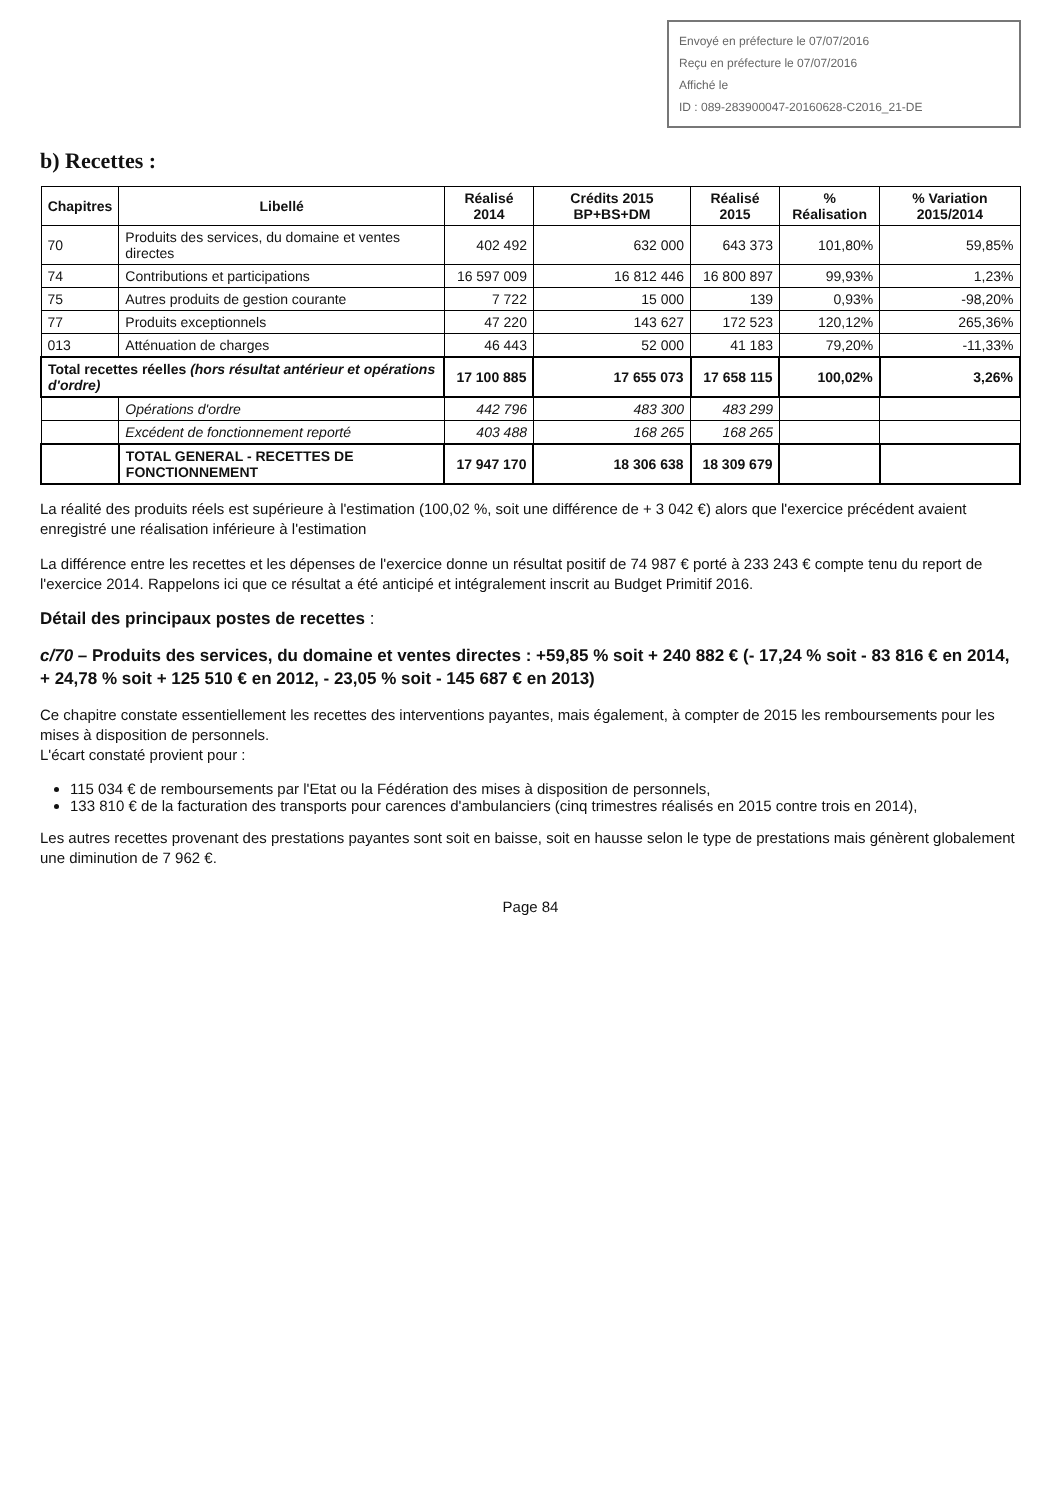Envoyé en préfecture le 07/07/2016
Reçu en préfecture le 07/07/2016
Affiché le
ID : 089-283900047-20160628-C2016_21-DE
b) Recettes :
| Chapitres | Libellé | Réalisé 2014 | Crédits 2015 BP+BS+DM | Réalisé 2015 | % Réalisation | % Variation 2015/2014 |
| --- | --- | --- | --- | --- | --- | --- |
| 70 | Produits des services, du domaine et ventes directes | 402 492 | 632 000 | 643 373 | 101,80% | 59,85% |
| 74 | Contributions et participations | 16 597 009 | 16 812 446 | 16 800 897 | 99,93% | 1,23% |
| 75 | Autres produits de gestion courante | 7 722 | 15 000 | 139 | 0,93% | -98,20% |
| 77 | Produits exceptionnels | 47 220 | 143 627 | 172 523 | 120,12% | 265,36% |
| 013 | Atténuation de charges | 46 443 | 52 000 | 41 183 | 79,20% | -11,33% |
| Total recettes réelles (hors résultat antérieur et opérations d'ordre) | | 17 100 885 | 17 655 073 | 17 658 115 | 100,02% | 3,26% |
| | Opérations d'ordre | 442 796 | 483 300 | 483 299 | | |
| | Excédent de fonctionnement reporté | 403 488 | 168 265 | 168 265 | | |
| | TOTAL GENERAL - RECETTES DE FONCTIONNEMENT | 17 947 170 | 18 306 638 | 18 309 679 | | |
La réalité des produits réels est supérieure à l'estimation (100,02 %, soit une différence de + 3 042 €) alors que l'exercice précédent avaient enregistré une réalisation inférieure à l'estimation
La différence entre les recettes et les dépenses de l'exercice donne un résultat positif de 74 987 € porté à 233 243 € compte tenu du report de l'exercice 2014. Rappelons ici que ce résultat a été anticipé et intégralement inscrit au Budget Primitif 2016.
Détail des principaux postes de recettes :
c/70 – Produits des services, du domaine et ventes directes : +59,85 % soit + 240 882 € (- 17,24 % soit - 83 816 € en 2014, + 24,78 % soit + 125 510 € en 2012, - 23,05 % soit - 145 687 € en 2013)
Ce chapitre constate essentiellement les recettes des interventions payantes, mais également, à compter de 2015 les remboursements pour les mises à disposition de personnels.
L'écart constaté provient pour :
115 034 € de remboursements par l'Etat ou la Fédération des mises à disposition de personnels,
133 810 € de la facturation des transports pour carences d'ambulanciers (cinq trimestres réalisés en 2015 contre trois en 2014),
Les autres recettes provenant des prestations payantes sont soit en baisse, soit en hausse selon le type de prestations mais génèrent globalement une diminution de 7 962 €.
Page 84